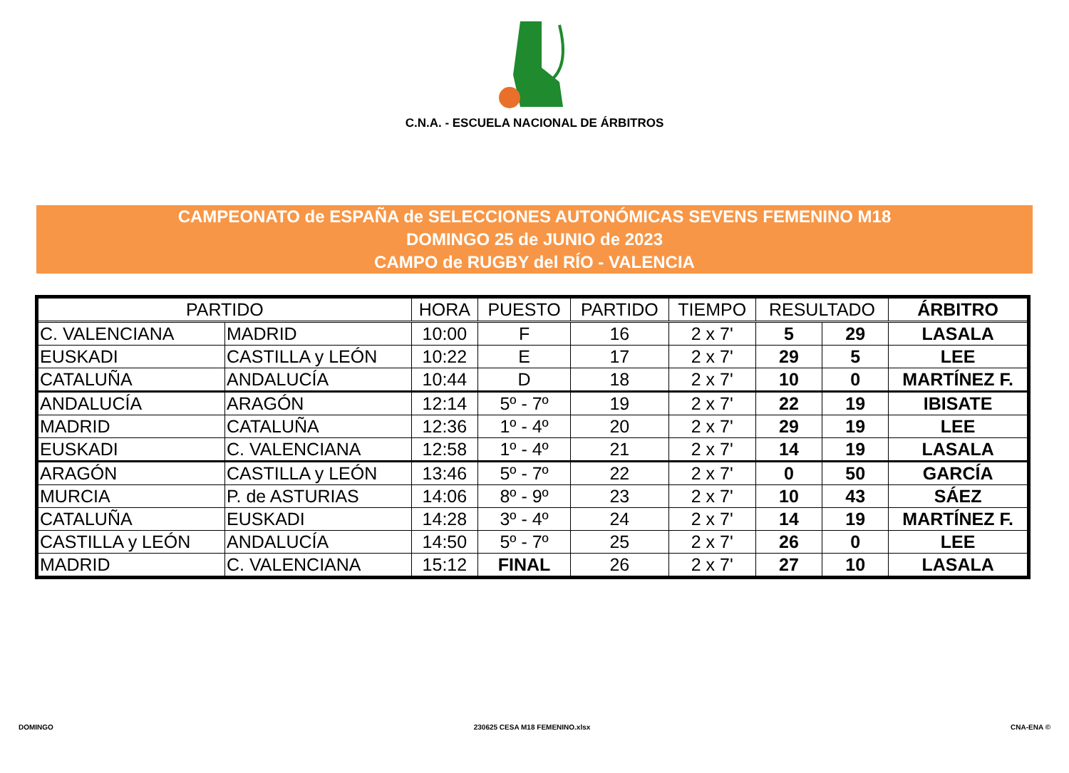C.N.A. - ESCUELA NACIONAL DE ÁRBITROS
CAMPEONATO de ESPAÑA de SELECCIONES AUTONÓMICAS SEVENS FEMENINO M18
DOMINGO 25 de JUNIO de 2023
CAMPO de RUGBY del RÍO - VALENCIA
| PARTIDO | | HORA | PUESTO | PARTIDO | TIEMPO | RESULTADO | | ÁRBITRO |
| --- | --- | --- | --- | --- | --- | --- | --- | --- |
| C. VALENCIANA | MADRID | 10:00 | F | 16 | 2 x 7' | 5 | 29 | LASALA |
| EUSKADI | CASTILLA y LEÓN | 10:22 | E | 17 | 2 x 7' | 29 | 5 | LEE |
| CATALUÑA | ANDALUCÍA | 10:44 | D | 18 | 2 x 7' | 10 | 0 | MARTÍNEZ F. |
| ANDALUCÍA | ARAGÓN | 12:14 | 5º - 7º | 19 | 2 x 7' | 22 | 19 | IBISATE |
| MADRID | CATALUÑA | 12:36 | 1º - 4º | 20 | 2 x 7' | 29 | 19 | LEE |
| EUSKADI | C. VALENCIANA | 12:58 | 1º - 4º | 21 | 2 x 7' | 14 | 19 | LASALA |
| ARAGÓN | CASTILLA y LEÓN | 13:46 | 5º - 7º | 22 | 2 x 7' | 0 | 50 | GARCÍA |
| MURCIA | P. de ASTURIAS | 14:06 | 8º - 9º | 23 | 2 x 7' | 10 | 43 | SÁEZ |
| CATALUÑA | EUSKADI | 14:28 | 3º - 4º | 24 | 2 x 7' | 14 | 19 | MARTÍNEZ F. |
| CASTILLA y LEÓN | ANDALUCÍA | 14:50 | 5º - 7º | 25 | 2 x 7' | 26 | 0 | LEE |
| MADRID | C. VALENCIANA | 15:12 | FINAL | 26 | 2 x 7' | 27 | 10 | LASALA |
DOMINGO 230625 CESA M18 FEMENINO.xlsx CNA-ENA ©